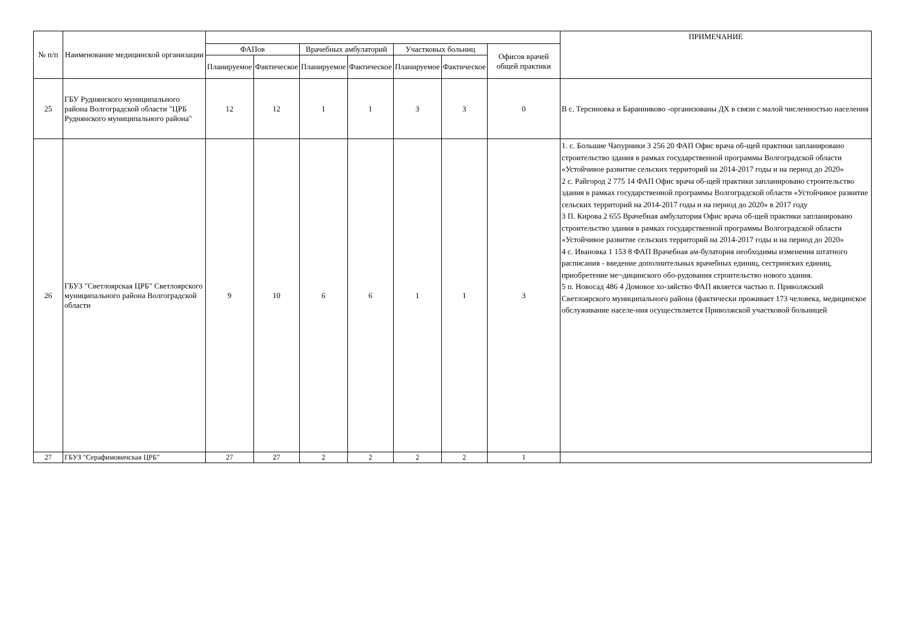| № п/п | Наименование медицинской организации | | | | | | | | ПРИМЕЧАНИЕ |
| --- | --- | --- | --- | --- | --- | --- | --- | --- | --- |
| | | ФАПов | | Врачебных амбулаторий | | Участковых больниц | | Офисов врачей общей практики | |
| | | Планируемое | Фактическое | Планируемое | Фактическое | Планируемое | Фактическое | | |
| 25 | ГБУ Руднянского муниципального района Волгоградской области "ЦРБ Руднянского муниципального района" | 12 | 12 | 1 | 1 | 3 | 3 | 0 | В с. Терсиновка и Баранниково -организованы ДХ в связи с малой численностью населения |
| 26 | ГБУЗ "Светлоярская ЦРБ" Светлоярского муниципального района Волгоградской области | 9 | 10 | 6 | 6 | 1 | 1 | 3 | 1. с. Большие Чапурники 3 256 20 ФАП Офис врача об-щей практики запланировано строительство здания в рамках государственной программы Волгоградской области «Устойчивое развитие сельских территорий на 2014-2017 годы и на период до 2020» 2 с. Райгород 2 775 14 ФАП Офис врача об-щей практики запланировано строительство здания в рамках государственной программы Волгоградской области «Устойчивое развитие сельских территорий на 2014-2017 годы и на период до 2020» в 2017 году 3 П. Кирова 2 655 Врачебная амбулатория Офис врача об-щей практики запланировано строительство здания в рамках государственной программы Волгоградской области «Устойчивое развитие сельских территорий на 2014-2017 годы и на период до 2020» 4 с. Ивановка 1 153 8 ФАП Врачебная ам-булатория необходимы изменения штатного расписания - введение дополнительных врачебных единиц, сестринских единиц, приобретение ме¬дицинского обо-рудования строительство нового здания. 5 п. Новосад 486 4 Домовое хо-зяйство ФАП является частью п. Приволжский Светлоярского муниципального района (фактически проживает 173 человека, медицинское обслуживание населе-ния осуществляется Приволжской участковой больницей |
| 27 | ГБУЗ "Серафимовичская ЦРБ" | 27 | 27 | 2 | 2 | 2 | 2 | 1 | |